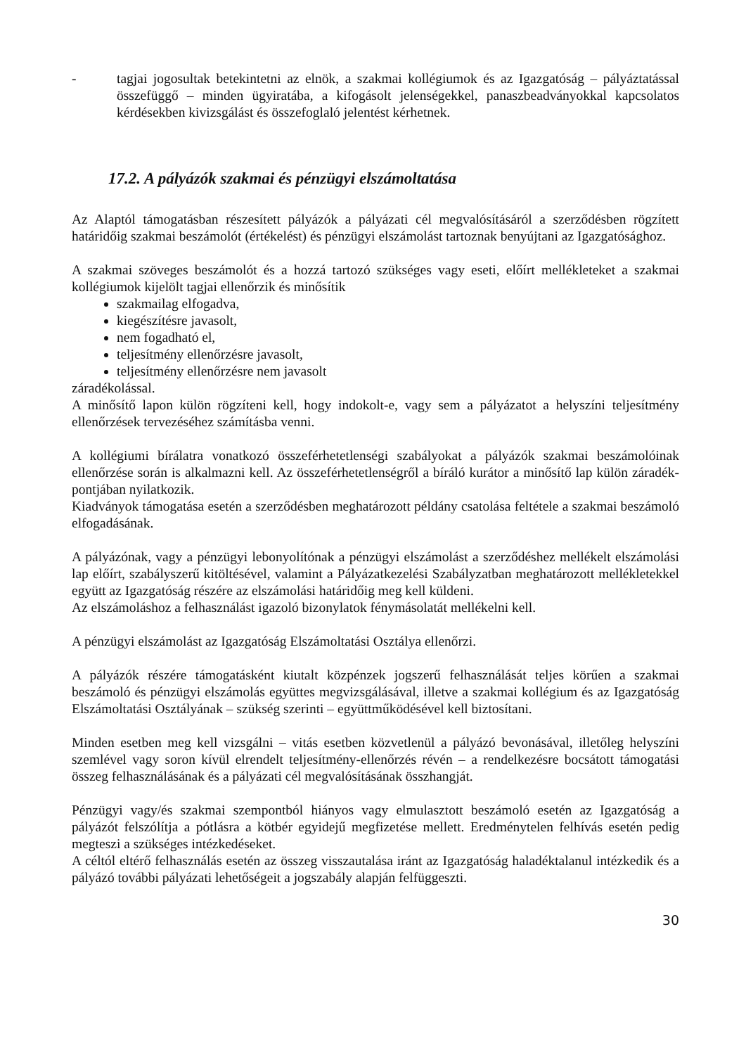- tagjai jogosultak betekintetni az elnök, a szakmai kollégiumok és az Igazgatóság – pályáztatással összefüggő – minden ügyiratába, a kifogásolt jelenségekkel, panaszbeadványokkal kapcsolatos kérdésekben kivizsgálást és összefoglaló jelentést kérhetnek.
17.2. A pályázók szakmai és pénzügyi elszámoltatása
Az Alaptól támogatásban részesített pályázók a pályázati cél megvalósításáról a szerződésben rögzített határidőig szakmai beszámolót (értékelést) és pénzügyi elszámolást tartoznak benyújtani az Igazgatósághoz.
A szakmai szöveges beszámolót és a hozzá tartozó szükséges vagy eseti, előírt mellékleteket a szakmai kollégiumok kijelölt tagjai ellenőrzik és minősítik
szakmailag elfogadva,
kiegészítésre javasolt,
nem fogadható el,
teljesítmény ellenőrzésre javasolt,
teljesítmény ellenőrzésre nem javasolt
záradékolással.
A minősítő lapon külön rögzíteni kell, hogy indokolt-e, vagy sem a pályázatot a helyszíni teljesítmény ellenőrzések tervezéséhez számításba venni.
A kollégiumi bírálatra vonatkozó összeférhetetlenségi szabályokat a pályázók szakmai beszámolóinak ellenőrzése során is alkalmazni kell. Az összeférhetetlenségről a bíráló kurátor a minősítő lap külön záradék-pontjában nyilatkozik.
Kiadványok támogatása esetén a szerződésben meghatározott példány csatolása feltétele a szakmai beszámoló elfogadásának.
A pályázónak, vagy a pénzügyi lebonyolítónak a pénzügyi elszámolást a szerződéshez mellékelt elszámolási lap előírt, szabályszerű kitöltésével, valamint a Pályázatkezelési Szabályzatban meghatározott mellékletekkel együtt az Igazgatóság részére az elszámolási határidőig meg kell küldeni.
Az elszámoláshoz a felhasználást igazoló bizonylatok fénymásolatát mellékelni kell.
A pénzügyi elszámolást az Igazgatóság Elszámoltatási Osztálya ellenőrzi.
A pályázók részére támogatásként kiutalt közpénzek jogszerű felhasználását teljes körűen a szakmai beszámoló és pénzügyi elszámolás együttes megvizsgálásával, illetve a szakmai kollégium és az Igazgatóság Elszámoltatási Osztályának – szükség szerinti – együttműködésével kell biztosítani.
Minden esetben meg kell vizsgálni – vitás esetben közvetlenül a pályázó bevonásával, illetőleg helyszíni szemlével vagy soron kívül elrendelt teljesítmény-ellenőrzés révén – a rendelkezésre bocsátott támogatási összeg felhasználásának és a pályázati cél megvalósításának összhangját.
Pénzügyi vagy/és szakmai szempontból hiányos vagy elmulasztott beszámoló esetén az Igazgatóság a pályázót felszólítja a pótlásra a kötbér egyidejű megfizetése mellett. Eredménytelen felhívás esetén pedig megteszi a szükséges intézkedéseket.
A céltól eltérő felhasználás esetén az összeg visszautalása iránt az Igazgatóság haladéktalanul intézkedik és a pályázó további pályázati lehetőségeit a jogszabály alapján felfüggeszti.
30